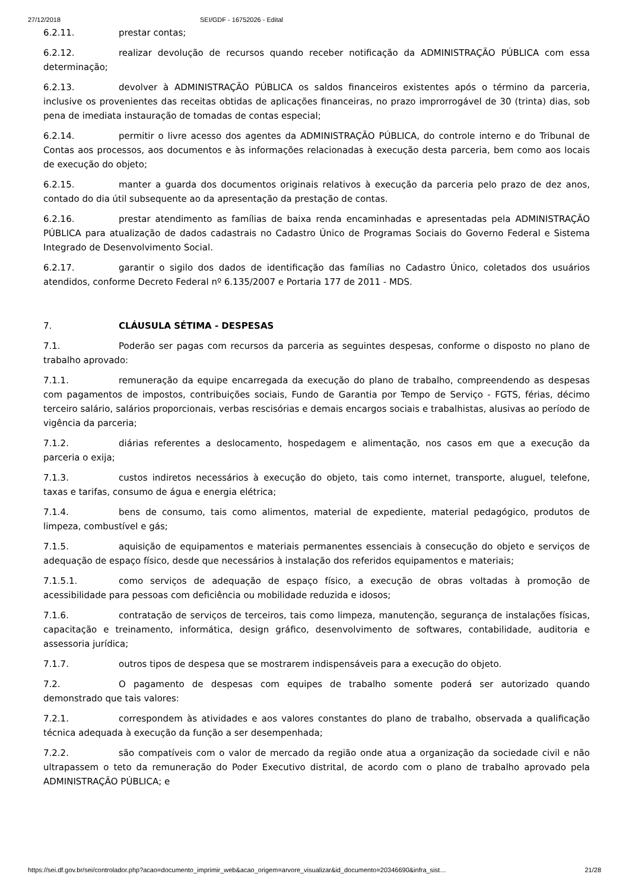27/12/2018 SEI/GDF - 16752026 - Edital
6.2.11. prestar contas;
6.2.12. realizar devolução de recursos quando receber notificação da ADMINISTRAÇÃO PÚBLICA com essa determinação;
6.2.13. devolver à ADMINISTRAÇÃO PÚBLICA os saldos financeiros existentes após o término da parceria, inclusive os provenientes das receitas obtidas de aplicações financeiras, no prazo improrrogável de 30 (trinta) dias, sob pena de imediata instauração de tomadas de contas especial;
6.2.14. permitir o livre acesso dos agentes da ADMINISTRAÇÃO PÚBLICA, do controle interno e do Tribunal de Contas aos processos, aos documentos e às informações relacionadas à execução desta parceria, bem como aos locais de execução do objeto;
6.2.15. manter a guarda dos documentos originais relativos à execução da parceria pelo prazo de dez anos, contado do dia útil subsequente ao da apresentação da prestação de contas.
6.2.16. prestar atendimento as famílias de baixa renda encaminhadas e apresentadas pela ADMINISTRAÇÃO PÚBLICA para atualização de dados cadastrais no Cadastro Único de Programas Sociais do Governo Federal e Sistema Integrado de Desenvolvimento Social.
6.2.17. garantir o sigilo dos dados de identificação das famílias no Cadastro Único, coletados dos usuários atendidos, conforme Decreto Federal nº 6.135/2007 e Portaria 177 de 2011 - MDS.
7. CLÁUSULA SÉTIMA - DESPESAS
7.1. Poderão ser pagas com recursos da parceria as seguintes despesas, conforme o disposto no plano de trabalho aprovado:
7.1.1. remuneração da equipe encarregada da execução do plano de trabalho, compreendendo as despesas com pagamentos de impostos, contribuições sociais, Fundo de Garantia por Tempo de Serviço - FGTS, férias, décimo terceiro salário, salários proporcionais, verbas rescisórias e demais encargos sociais e trabalhistas, alusivas ao período de vigência da parceria;
7.1.2. diárias referentes a deslocamento, hospedagem e alimentação, nos casos em que a execução da parceria o exija;
7.1.3. custos indiretos necessários à execução do objeto, tais como internet, transporte, aluguel, telefone, taxas e tarifas, consumo de água e energia elétrica;
7.1.4. bens de consumo, tais como alimentos, material de expediente, material pedagógico, produtos de limpeza, combustível e gás;
7.1.5. aquisição de equipamentos e materiais permanentes essenciais à consecução do objeto e serviços de adequação de espaço físico, desde que necessários à instalação dos referidos equipamentos e materiais;
7.1.5.1. como serviços de adequação de espaço físico, a execução de obras voltadas à promoção de acessibilidade para pessoas com deficiência ou mobilidade reduzida e idosos;
7.1.6. contratação de serviços de terceiros, tais como limpeza, manutenção, segurança de instalações físicas, capacitação e treinamento, informática, design gráfico, desenvolvimento de softwares, contabilidade, auditoria e assessoria jurídica;
7.1.7. outros tipos de despesa que se mostrarem indispensáveis para a execução do objeto.
7.2. O pagamento de despesas com equipes de trabalho somente poderá ser autorizado quando demonstrado que tais valores:
7.2.1. correspondem às atividades e aos valores constantes do plano de trabalho, observada a qualificação técnica adequada à execução da função a ser desempenhada;
7.2.2. são compatíveis com o valor de mercado da região onde atua a organização da sociedade civil e não ultrapassem o teto da remuneração do Poder Executivo distrital, de acordo com o plano de trabalho aprovado pela ADMINISTRAÇÃO PÚBLICA; e
https://sei.df.gov.br/sei/controlador.php?acao=documento_imprimir_web&acao_origem=arvore_visualizar&id_documento=20346690&infra_sist… 21/28